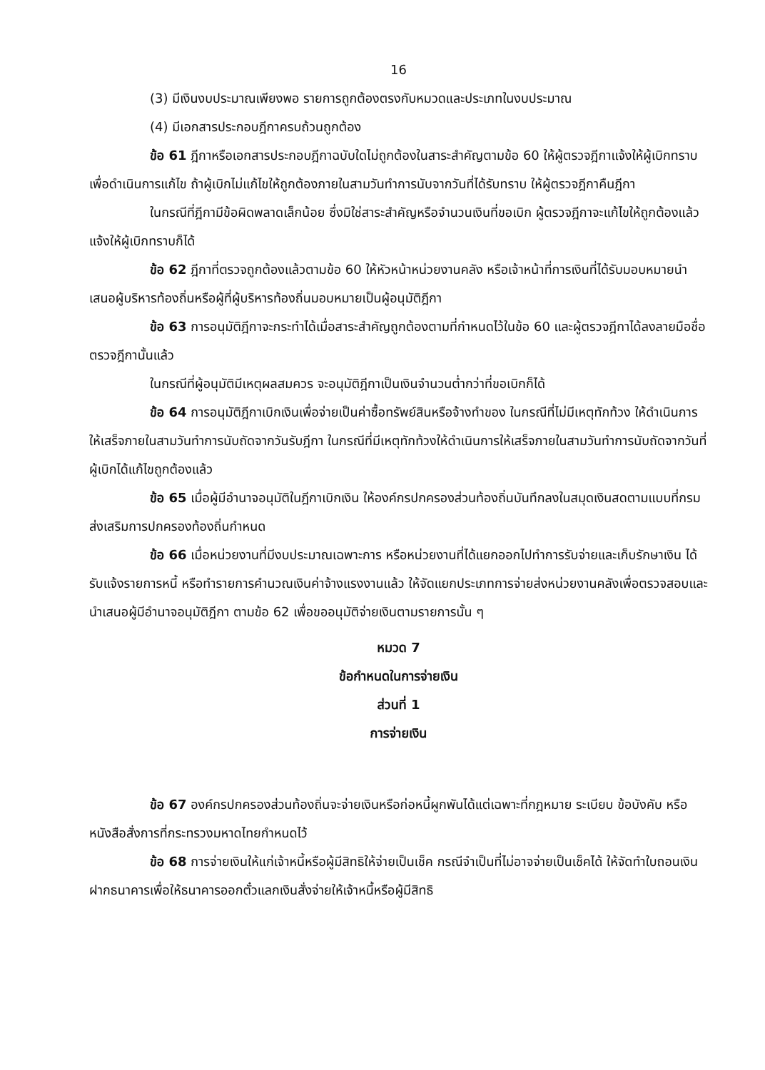16
(3) มีเงินงบประมาณเพียงพอ รายการถูกต้องตรงกับหมวดและประเภทในงบประมาณ
(4) มีเอกสารประกอบฎีกาครบถ้วนถูกต้อง
ข้อ 61 ฎีกาหรือเอกสารประกอบฎีกาฉบับใดไม่ถูกต้องในสาระสำคัญตามข้อ 60 ให้ผู้ตรวจฎีกาแจ้งให้ผู้เบิกทราบ เพื่อดำเนินการแก้ไข ถ้าผู้เบิกไม่แก้ไขให้ถูกต้องภายในสามวันทำการนับจากวันที่ได้รับทราบ ให้ผู้ตรวจฎีกาคืนฎีกา
ในกรณีที่ฎีกามีข้อผิดพลาดเล็กน้อย ซึ่งมิใช่สาระสำคัญหรือจำนวนเงินที่ขอเบิก ผู้ตรวจฎีกาจะแก้ไขให้ถูกต้องแล้วแจ้งให้ผู้เบิกทราบก็ได้
ข้อ 62 ฎีกาที่ตรวจถูกต้องแล้วตามข้อ 60 ให้หัวหน้าหน่วยงานคลัง หรือเจ้าหน้าที่การเงินที่ได้รับมอบหมายนำเสนอผู้บริหารท้องถิ่นหรือผู้ที่ผู้บริหารท้องถิ่นมอบหมายเป็นผู้อนุมัติฎีกา
ข้อ 63 การอนุมัติฎีกาจะกระทำได้เมื่อสาระสำคัญถูกต้องตามที่กำหนดไว้ในข้อ 60 และผู้ตรวจฎีกาได้ลงลายมือชื่อตรวจฎีกานั้นแล้ว
ในกรณีที่ผู้อนุมัติมีเหตุผลสมควร จะอนุมัติฎีกาเป็นเงินจำนวนต่ำกว่าที่ขอเบิกก็ได้
ข้อ 64 การอนุมัติฎีกาเบิกเงินเพื่อจ่ายเป็นค่าซื้อทรัพย์สินหรือจ้างทำของ ในกรณีที่ไม่มีเหตุทักท้วง ให้ดำเนินการให้เสร็จภายในสามวันทำการนับถัดจากวันรับฎีกา ในกรณีที่มีเหตุทักท้วงให้ดำเนินการให้เสร็จภายในสามวันทำการนับถัดจากวันที่ผู้เบิกได้แก้ไขถูกต้องแล้ว
ข้อ 65 เมื่อผู้มีอำนาจอนุมัติในฎีกาเบิกเงิน ให้องค์กรปกครองส่วนท้องถิ่นบันทึกลงในสมุดเงินสดตามแบบที่กรมส่งเสริมการปกครองท้องถิ่นกำหนด
ข้อ 66 เมื่อหน่วยงานที่มีงบประมาณเฉพาะการ หรือหน่วยงานที่ได้แยกออกไปทำการรับจ่ายและเก็บรักษาเงิน ได้รับแจ้งรายการหนี้ หรือทำรายการคำนวณเงินค่าจ้างแรงงานแล้ว ให้จัดแยกประเภทการจ่ายส่งหน่วยงานคลังเพื่อตรวจสอบและนำเสนอผู้มีอำนาจอนุมัติฎีกา ตามข้อ 62 เพื่อขออนุมัติจ่ายเงินตามรายการนั้น ๆ
หมวด 7
ข้อกำหนดในการจ่ายเงิน
ส่วนที่ 1
การจ่ายเงิน
ข้อ 67 องค์กรปกครองส่วนท้องถิ่นจะจ่ายเงินหรือก่อหนี้ผูกพันได้แต่เฉพาะที่กฎหมาย ระเบียบ ข้อบังคับ หรือหนังสือสั่งการที่กระทรวงมหาดไทยกำหนดไว้
ข้อ 68 การจ่ายเงินให้แก่เจ้าหนี้หรือผู้มีสิทธิให้จ่ายเป็นเช็ค กรณีจำเป็นที่ไม่อาจจ่ายเป็นเช็คได้ ให้จัดทำใบถอนเงินฝากธนาคารเพื่อให้ธนาคารออกตั๋วแลกเงินสั่งจ่ายให้เจ้าหนี้หรือผู้มีสิทธิ